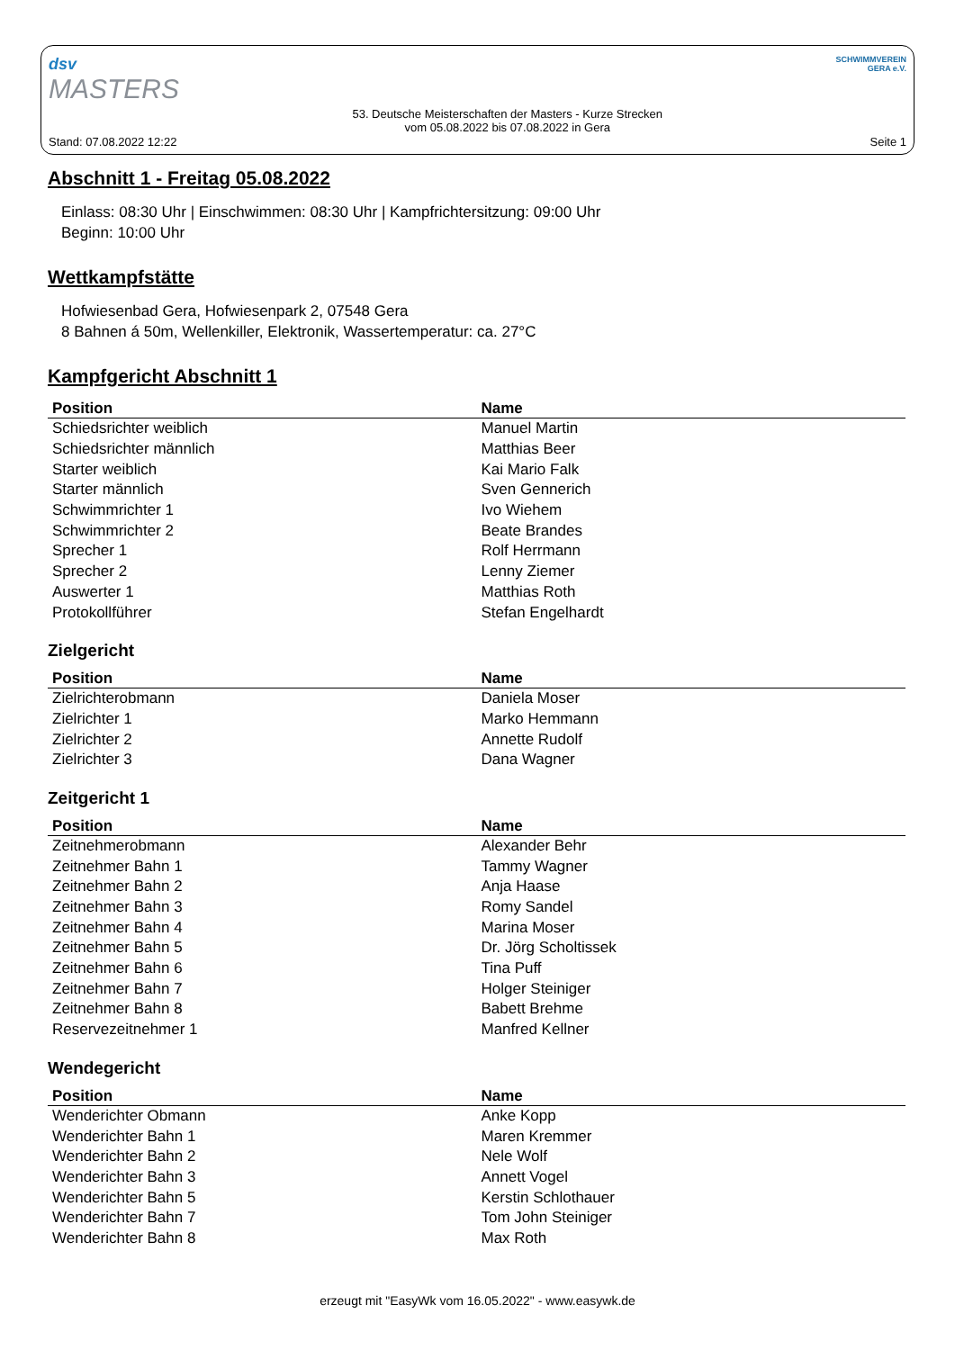dsv
MASTERS
Stand: 07.08.2022 12:22
53. Deutsche Meisterschaften der Masters - Kurze Strecken
vom 05.08.2022 bis 07.08.2022 in Gera
SCHWIMMVEREIN
GERA e.V.
Seite 1
Abschnitt 1 - Freitag 05.08.2022
Einlass: 08:30 Uhr | Einschwimmen: 08:30 Uhr | Kampfrichtersitzung: 09:00 Uhr
Beginn: 10:00 Uhr
Wettkampfstätte
Hofwiesenbad Gera, Hofwiesenpark 2, 07548 Gera
8 Bahnen á 50m, Wellenkiller, Elektronik, Wassertemperatur: ca. 27°C
Kampfgericht Abschnitt 1
| Position | Name |
| --- | --- |
| Schiedsrichter weiblich | Manuel Martin |
| Schiedsrichter männlich | Matthias Beer |
| Starter weiblich | Kai Mario Falk |
| Starter männlich | Sven Gennerich |
| Schwimmrichter 1 | Ivo Wiehem |
| Schwimmrichter 2 | Beate Brandes |
| Sprecher 1 | Rolf Herrmann |
| Sprecher 2 | Lenny Ziemer |
| Auswerter 1 | Matthias Roth |
| Protokollführer | Stefan Engelhardt |
Zielgericht
| Position | Name |
| --- | --- |
| Zielrichterobmann | Daniela Moser |
| Zielrichter 1 | Marko Hemmann |
| Zielrichter 2 | Annette Rudolf |
| Zielrichter 3 | Dana Wagner |
Zeitgericht 1
| Position | Name |
| --- | --- |
| Zeitnehmerobmann | Alexander Behr |
| Zeitnehmer Bahn 1 | Tammy Wagner |
| Zeitnehmer Bahn 2 | Anja Haase |
| Zeitnehmer Bahn 3 | Romy Sandel |
| Zeitnehmer Bahn 4 | Marina Moser |
| Zeitnehmer Bahn 5 | Dr. Jörg Scholtissek |
| Zeitnehmer Bahn 6 | Tina Puff |
| Zeitnehmer Bahn 7 | Holger Steiniger |
| Zeitnehmer Bahn 8 | Babett Brehme |
| Reservezeitnehmer 1 | Manfred Kellner |
Wendegericht
| Position | Name |
| --- | --- |
| Wenderichter Obmann | Anke Kopp |
| Wenderichter Bahn 1 | Maren Kremmer |
| Wenderichter Bahn 2 | Nele Wolf |
| Wenderichter Bahn 3 | Annett Vogel |
| Wenderichter Bahn 5 | Kerstin Schlothauer |
| Wenderichter Bahn 7 | Tom John Steiniger |
| Wenderichter Bahn 8 | Max Roth |
erzeugt mit "EasyWk vom 16.05.2022" - www.easywk.de